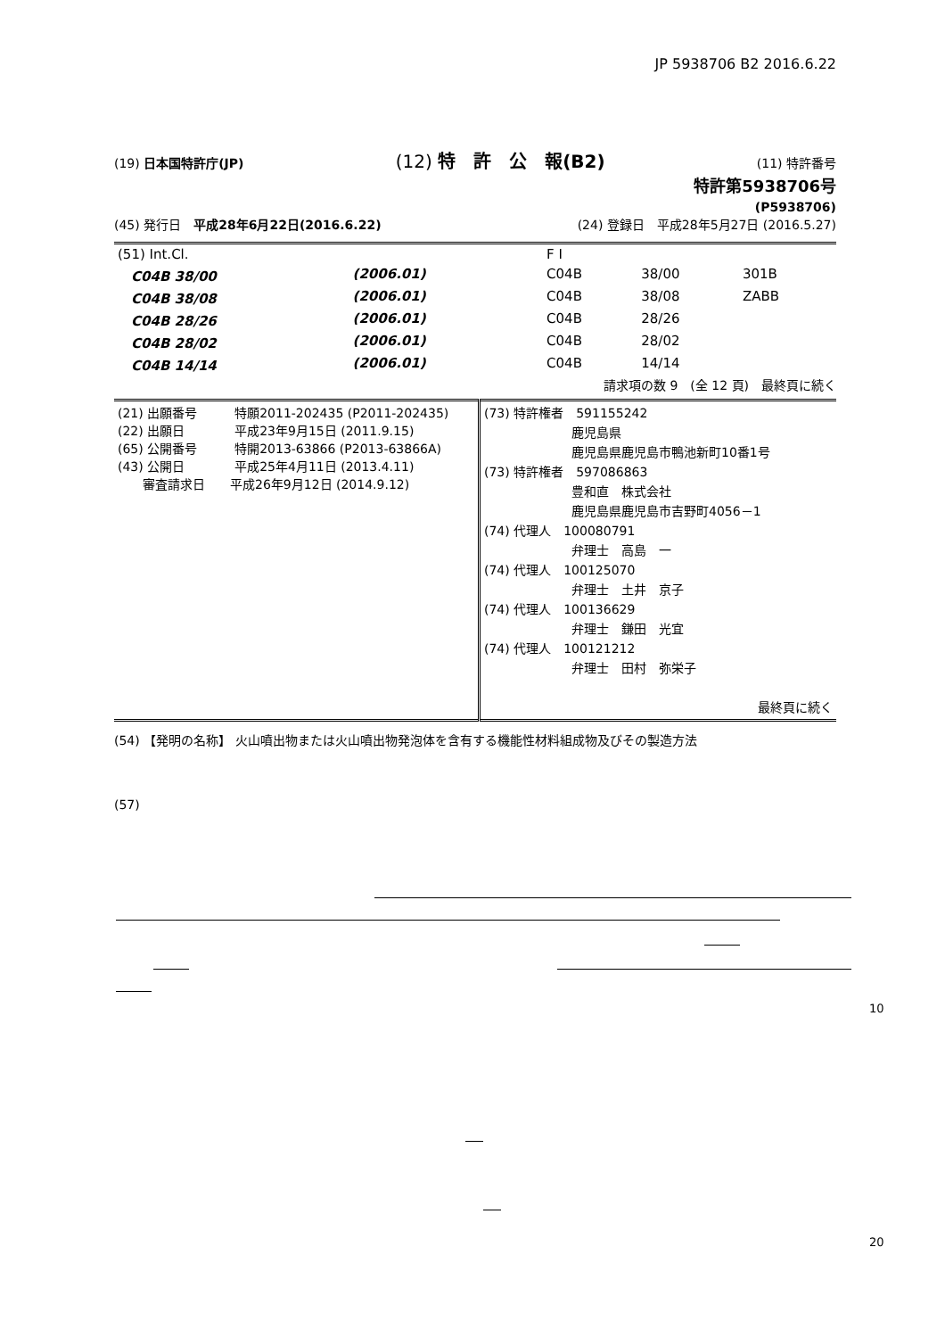JP 5938706 B2 2016.6.22
(19) 日本国特許庁(JP) (12) 特　許　公　報(B2) (11) 特許番号
特許第5938706号
(P5938706)
(45) 発行日　平成28年6月22日(2016.6.22) (24) 登録日　平成28年5月27日 (2016.5.27)
| (51) Int.Cl. | | | F I | | |
| C04B 38/00 | (2006.01) | | C04B | 38/00 | 301B |
| C04B 38/08 | (2006.01) | | C04B | 38/08 | ZABB |
| C04B 28/26 | (2006.01) | | C04B | 28/26 | |
| C04B 28/02 | (2006.01) | | C04B | 28/02 | |
| C04B 14/14 | (2006.01) | | C04B | 14/14 | |
請求項の数 9　(全 12 頁)　最終頁に続く
| (21) 出願番号 特願2011-202435 (P2011-202435) (22) 出願日 平成23年9月15日 (2011.9.15) (65) 公開番号 特開2013-63866 (P2013-63866A) (43) 公開日 平成25年4月11日 (2013.4.11) 審査請求日 平成26年9月12日 (2014.9.12) | (73) 特許権者 591155242 鹿児島県 鹿児島県鹿児島市鴨池新町10番1号 (73) 特許権者 597086863 豊和直 株式会社 鹿児島県鹿児島市吉野町4056－1 (74) 代理人 100080791 弁理士 高島 一 (74) 代理人 100125070 弁理士 土井 京子 (74) 代理人 100136629 弁理士 鎌田 光宜 (74) 代理人 100121212 弁理士 田村 弥栄子 最終頁に続く |
(54) 【発明の名称】 火山噴出物または火山噴出物発泡体を含有する機能性材料組成物及びその製造方法
(57)
10
20